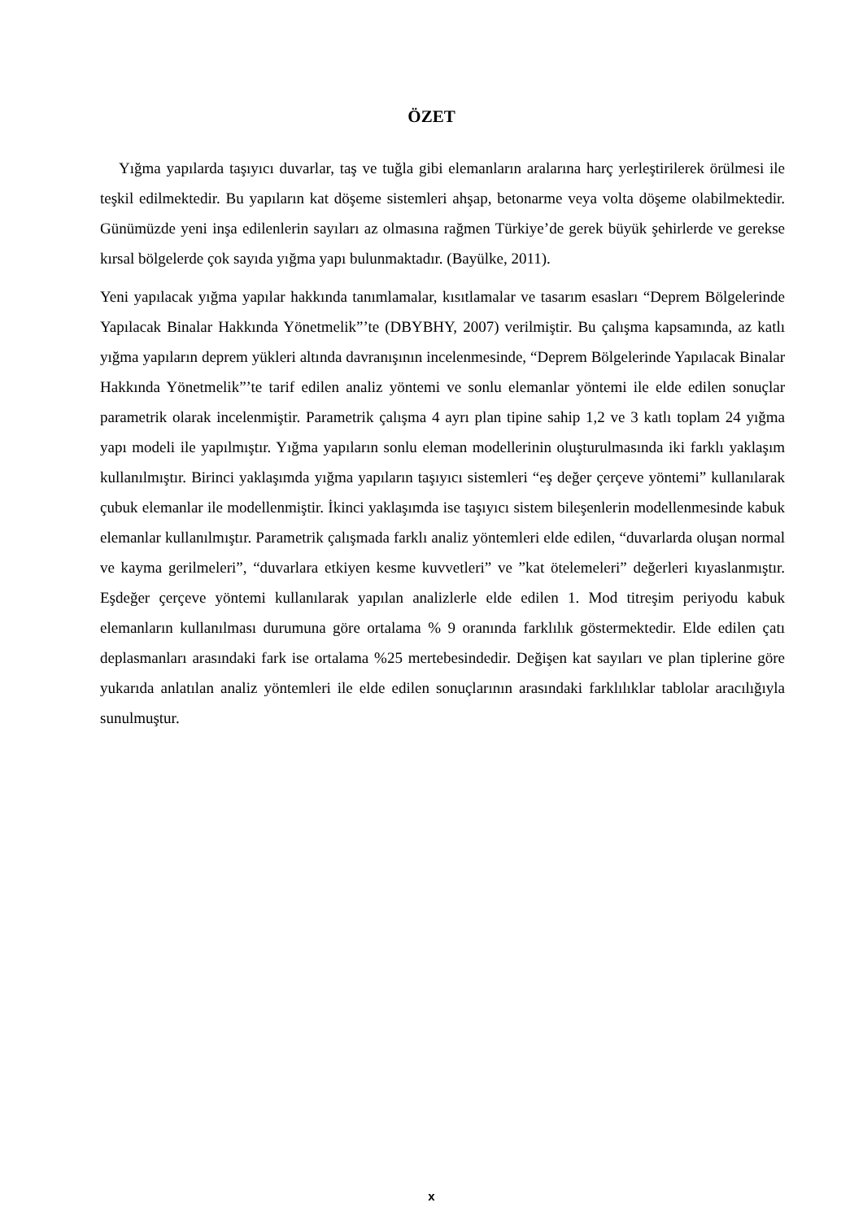ÖZET
Yığma yapılarda taşıyıcı duvarlar, taş ve tuğla gibi elemanların aralarına harç yerleştirilerek örülmesi ile teşkil edilmektedir. Bu yapıların kat döşeme sistemleri ahşap, betonarme veya volta döşeme olabilmektedir. Günümüzde yeni inşa edilenlerin sayıları az olmasına rağmen Türkiye’de gerek büyük şehirlerde ve gerekse kırsal bölgelerde çok sayıda yığma yapı bulunmaktadır. (Bayülke, 2011).
Yeni yapılacak yığma yapılar hakkında tanımlamalar, kısıtlamalar ve tasarım esasları “Deprem Bölgelerinde Yapılacak Binalar Hakkında Yönetmelik”’te (DBYBHY, 2007) verilmiştir. Bu çalışma kapsamında, az katlı yığma yapıların deprem yükleri altında davranışının incelenmesinde, “Deprem Bölgelerinde Yapılacak Binalar Hakkında Yönetmelik”’te tarif edilen analiz yöntemi ve sonlu elemanlar yöntemi ile elde edilen sonuçlar parametrik olarak incelenmiştir. Parametrik çalışma 4 ayrı plan tipine sahip 1,2 ve 3 katlı toplam 24 yığma yapı modeli ile yapılmıştır. Yığma yapıların sonlu eleman modellerinin oluşturulmasında iki farklı yaklaşım kullanılmıştır. Birinci yaklaşımda yığma yapıların taşıyıcı sistemleri “eş değer çerçeve yöntemi” kullanılarak çubuk elemanlar ile modellenmiştir. İkinci yaklaşımda ise taşıyıcı sistem bileşenlerin modellenmesinde kabuk elemanlar kullanılmıştır. Parametrik çalışmada farklı analiz yöntemleri elde edilen, “duvarlarda oluşan normal ve kayma gerilmeleri”, “duvarlara etkiyen kesme kuvvetleri” ve ”kat ötelemeleri” değerleri kıyaslanmıştır. Eşdeğer çerçeve yöntemi kullanılarak yapılan analizlerle elde edilen 1. Mod titreşim periyodu kabuk elemanların kullanılması durumuna göre ortalama % 9 oranında farklılık göstermektedir. Elde edilen çatı deplasmanları arasındaki fark ise ortalama %25 mertebesindedir. Değişen kat sayıları ve plan tiplerine göre yukarıda anlatılan analiz yöntemleri ile elde edilen sonuçlarının arasındaki farklılıklar tablolar aracılığıyla sunulmuştur.
x